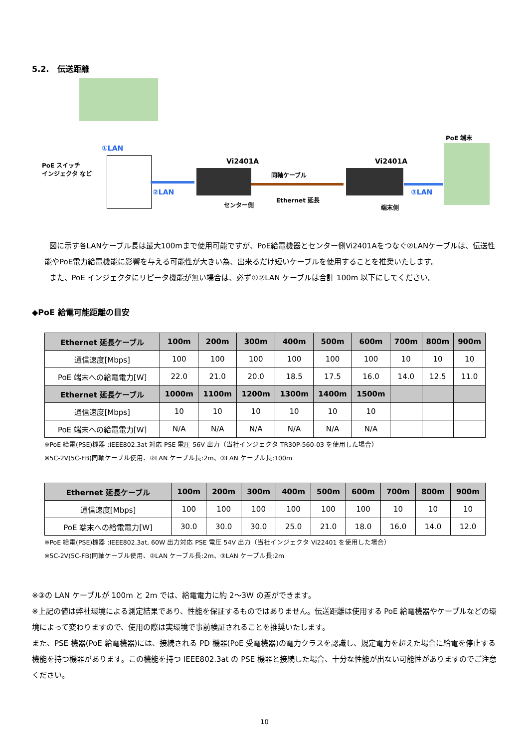5.2. 伝送距離
①LAN
PoE スイッチ
インジェクタ など
②LAN
Vi2401A
センター側
同軸ケーブル
Ethernet 延長
Vi2401A
端末側
③LAN
PoE 端末
図に示す各LANケーブル長は最大100mまで使用可能ですが、PoE給電機器とセンター側Vi2401Aをつなぐ②LANケーブルは、伝送性能やPoE電力給電機能に影響を与える可能性が大きい為、出来るだけ短いケーブルを使用することを推奨いたします。
また、PoE インジェクタにリピータ機能が無い場合は、必ず①②LAN ケーブルは合計 100m 以下にしてください。
◆PoE 給電可能距離の目安
| Ethernet 延長ケーブル | 100m | 200m | 300m | 400m | 500m | 600m | 700m | 800m | 900m |
| --- | --- | --- | --- | --- | --- | --- | --- | --- | --- |
| 通信速度[Mbps] | 100 | 100 | 100 | 100 | 100 | 100 | 10 | 10 | 10 |
| PoE 端末への給電電力[W] | 22.0 | 21.0 | 20.0 | 18.5 | 17.5 | 16.0 | 14.0 | 12.5 | 11.0 |
| Ethernet 延長ケーブル | 1000m | 1100m | 1200m | 1300m | 1400m | 1500m | | | |
| 通信速度[Mbps] | 10 | 10 | 10 | 10 | 10 | 10 | | | |
| PoE 端末への給電電力[W] | N/A | N/A | N/A | N/A | N/A | N/A | | | |
※PoE 給電(PSE)機器 :IEEE802.3at 対応 PSE 電圧 56V 出力（当社インジェクタ TR30P-560-03 を使用した場合）
※5C-2V(5C-FB)同軸ケーブル使用、②LAN ケーブル長:2m、③LAN ケーブル長:100m
| Ethernet 延長ケーブル | 100m | 200m | 300m | 400m | 500m | 600m | 700m | 800m | 900m |
| --- | --- | --- | --- | --- | --- | --- | --- | --- | --- |
| 通信速度[Mbps] | 100 | 100 | 100 | 100 | 100 | 100 | 10 | 10 | 10 |
| PoE 端末への給電電力[W] | 30.0 | 30.0 | 30.0 | 25.0 | 21.0 | 18.0 | 16.0 | 14.0 | 12.0 |
※PoE 給電(PSE)機器 :IEEE802.3at, 60W 出力対応 PSE 電圧 54V 出力（当社インジェクタ Vi22401 を使用した場合）
※5C-2V(5C-FB)同軸ケーブル使用、②LAN ケーブル長:2m、③LAN ケーブル長:2m
※③の LAN ケーブルが 100m と 2m では、給電電力に約 2～3W の差ができます。
※上記の値は弊社環境による測定結果であり、性能を保証するものではありません。伝送距離は使用する PoE 給電機器やケーブルなどの環境によって変わりますので、使用の際は実環境で事前検証されることを推奨いたします。
また、PSE 機器(PoE 給電機器)には、接続される PD 機器(PoE 受電機器)の電力クラスを認識し、規定電力を超えた場合に給電を停止する機能を持つ機器があります。この機能を持つ IEEE802.3at の PSE 機器と接続した場合、十分な性能が出ない可能性がありますのでご注意ください。
10